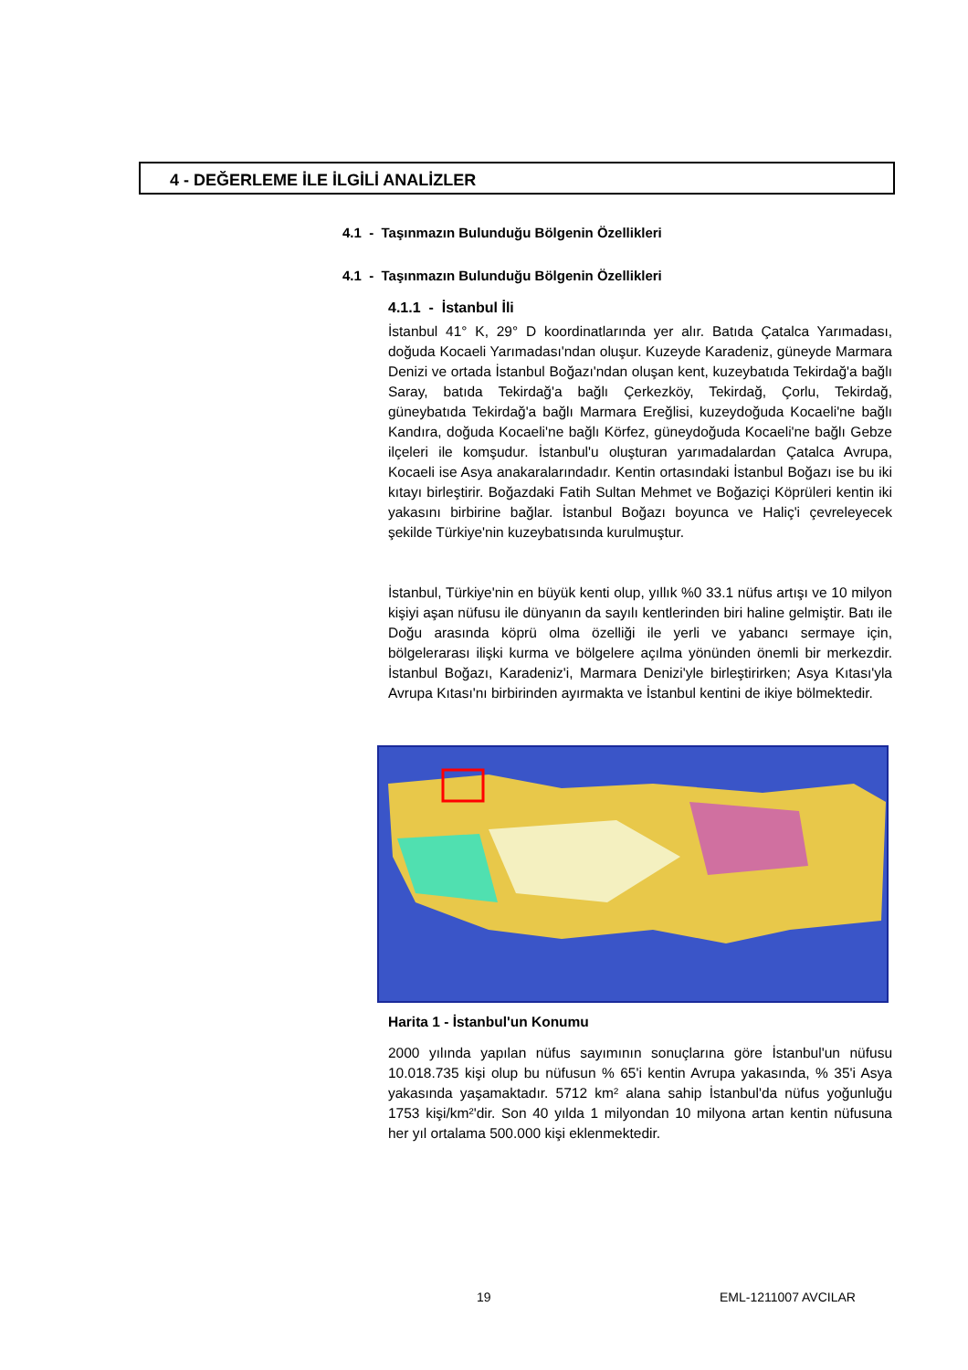4 - DEĞERLEME İLE İLGİLİ ANALİZLER
4.1 - Taşınmazın Bulunduğu Bölgenin Özellikleri
4.1 - Taşınmazın Bulunduğu Bölgenin Özellikleri
4.1.1 - İstanbul İli
İstanbul 41° K, 29° D koordinatlarında yer alır. Batıda Çatalca Yarımadası, doğuda Kocaeli Yarımadası'ndan oluşur. Kuzeyde Karadeniz, güneyde Marmara Denizi ve ortada İstanbul Boğazı'ndan oluşan kent, kuzeybatıda Tekirdağ'a bağlı Saray, batıda Tekirdağ'a bağlı Çerkezköy, Tekirdağ, Çorlu, Tekirdağ, güneybatıda Tekirdağ'a bağlı Marmara Ereğlisi, kuzeydoğuda Kocaeli'ne bağlı Kandıra, doğuda Kocaeli'ne bağlı Körfez, güneydoğuda Kocaeli'ne bağlı Gebze ilçeleri ile komşudur. İstanbul'u oluşturan yarımadalardan Çatalca Avrupa, Kocaeli ise Asya anakaralarındadır. Kentin ortasındaki İstanbul Boğazı ise bu iki kıtayı birleştirir. Boğazdaki Fatih Sultan Mehmet ve Boğaziçi Köprüleri kentin iki yakasını birbirine bağlar. İstanbul Boğazı boyunca ve Haliç'i çevreleyecek şekilde Türkiye'nin kuzeybatısında kurulmuştur.
İstanbul, Türkiye'nin en büyük kenti olup, yıllık %0 33.1 nüfus artışı ve 10 milyon kişiyi aşan nüfusu ile dünyanın da sayılı kentlerinden biri haline gelmiştir. Batı ile Doğu arasında köprü olma özelliği ile yerli ve yabancı sermaye için, bölgelerarası ilişki kurma ve bölgelere açılma yönünden önemli bir merkezdir. İstanbul Boğazı, Karadeniz'i, Marmara Denizi'yle birleştirirken; Asya Kıtası'yla Avrupa Kıtası'nı birbirinden ayırmakta ve İstanbul kentini de ikiye bölmektedir.
Harita 1 - İstanbul'un Konumu
2000 yılında yapılan nüfus sayımının sonuçlarına göre İstanbul'un nüfusu 10.018.735 kişi olup bu nüfusun % 65'i kentin Avrupa yakasında, % 35'i Asya yakasında yaşamaktadır. 5712 km² alana sahip İstanbul'da nüfus yoğunluğu 1753 kişi/km²'dir. Son 40 yılda 1 milyondan 10 milyona artan kentin nüfusuna her yıl ortalama 500.000 kişi eklenmektedir.
19 EML-1211007 AVCILAR